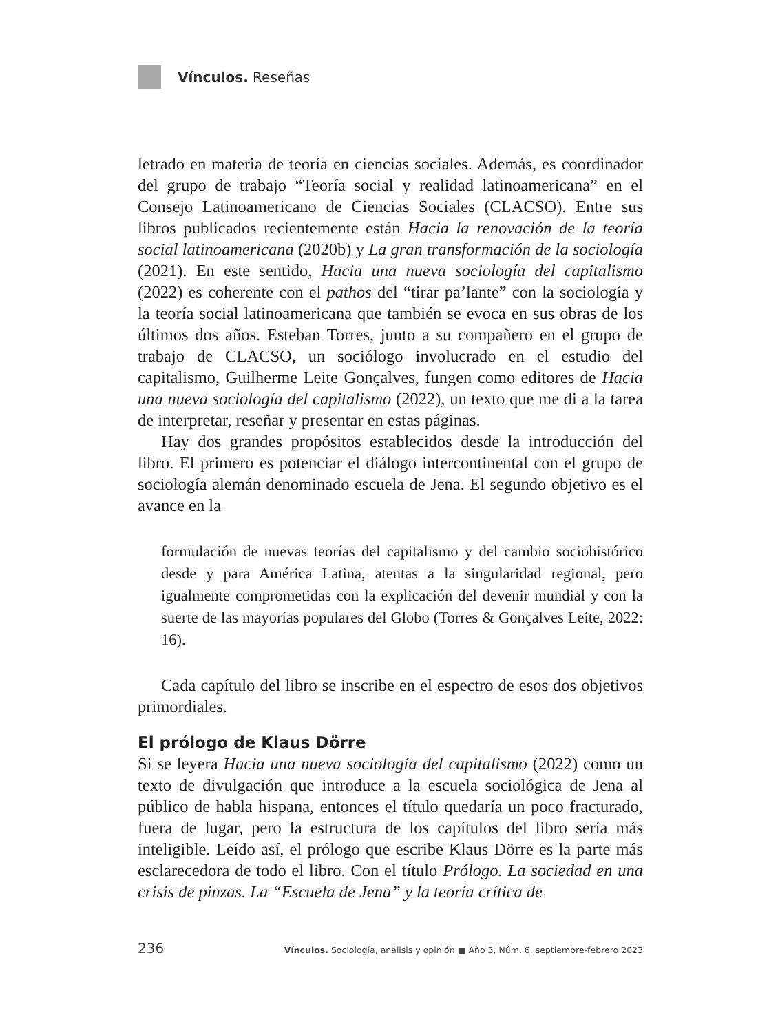Vínculos. Reseñas
letrado en materia de teoría en ciencias sociales. Además, es coordinador del grupo de trabajo “Teoría social y realidad latinoamericana” en el Consejo Latinoamericano de Ciencias Sociales (CLACSO). Entre sus libros publicados recientemente están Hacia la renovación de la teoría social latinoamericana (2020b) y La gran transformación de la sociología (2021). En este sentido, Hacia una nueva sociología del capitalismo (2022) es coherente con el pathos del “tirar pa’lante” con la sociología y la teoría social latinoamericana que también se evoca en sus obras de los últimos dos años. Esteban Torres, junto a su compañero en el grupo de trabajo de CLACSO, un sociólogo involucrado en el estudio del capitalismo, Guilherme Leite Gonçalves, fungen como editores de Hacia una nueva sociología del capitalismo (2022), un texto que me di a la tarea de interpretar, reseñar y presentar en estas páginas.
Hay dos grandes propósitos establecidos desde la introducción del libro. El primero es potenciar el diálogo intercontinental con el grupo de sociología alemán denominado escuela de Jena. El segundo objetivo es el avance en la
formulación de nuevas teorías del capitalismo y del cambio sociohistórico desde y para América Latina, atentas a la singularidad regional, pero igualmente comprometidas con la explicación del devenir mundial y con la suerte de las mayorías populares del Globo (Torres & Gonçalves Leite, 2022: 16).
Cada capítulo del libro se inscribe en el espectro de esos dos objetivos primordiales.
El prólogo de Klaus Dörre
Si se leyera Hacia una nueva sociología del capitalismo (2022) como un texto de divulgación que introduce a la escuela sociológica de Jena al público de habla hispana, entonces el título quedaría un poco fracturado, fuera de lugar, pero la estructura de los capítulos del libro sería más inteligible. Leído así, el prólogo que escribe Klaus Dörre es la parte más esclarecedora de todo el libro. Con el título Prólogo. La sociedad en una crisis de pinzas. La “Escuela de Jena” y la teoría crítica de
236 Vínculos. Sociología, análisis y opinión ■ Año 3, Núm. 6, septiembre-febrero 2023